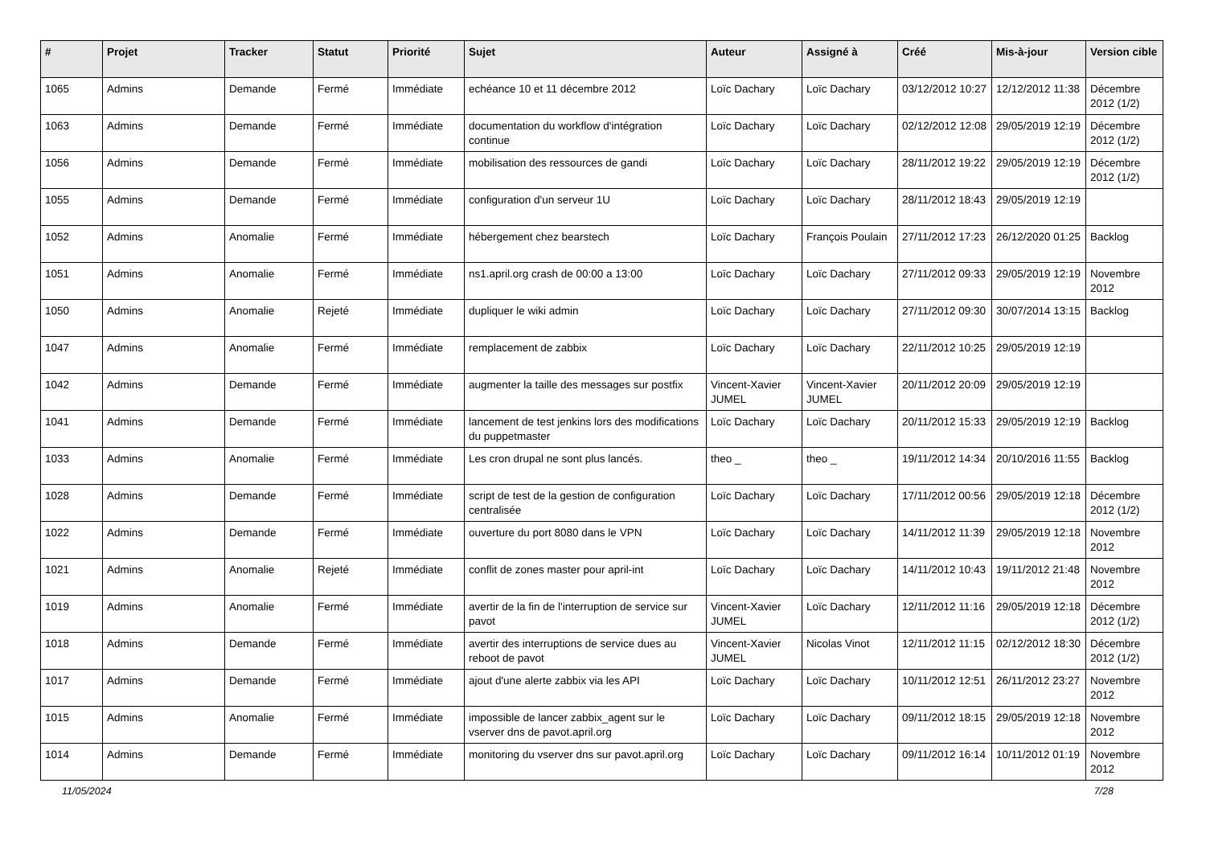| # | Projet | Tracker | Statut | Priorité | Sujet | Auteur | Assigné à | Créé | Mis-à-jour | Version cible |
| --- | --- | --- | --- | --- | --- | --- | --- | --- | --- | --- |
| 1065 | Admins | Demande | Fermé | Immédiate | echéance 10 et 11 décembre 2012 | Loïc Dachary | Loïc Dachary | 03/12/2012 10:27 | 12/12/2012 11:38 | Décembre 2012 (1/2) |
| 1063 | Admins | Demande | Fermé | Immédiate | documentation du workflow d'intégration continue | Loïc Dachary | Loïc Dachary | 02/12/2012 12:08 | 29/05/2019 12:19 | Décembre 2012 (1/2) |
| 1056 | Admins | Demande | Fermé | Immédiate | mobilisation des ressources de gandi | Loïc Dachary | Loïc Dachary | 28/11/2012 19:22 | 29/05/2019 12:19 | Décembre 2012 (1/2) |
| 1055 | Admins | Demande | Fermé | Immédiate | configuration d'un serveur 1U | Loïc Dachary | Loïc Dachary | 28/11/2012 18:43 | 29/05/2019 12:19 | |
| 1052 | Admins | Anomalie | Fermé | Immédiate | hébergement chez bearstech | Loïc Dachary | François Poulain | 27/11/2012 17:23 | 26/12/2020 01:25 | Backlog |
| 1051 | Admins | Anomalie | Fermé | Immédiate | ns1.april.org crash de 00:00 a 13:00 | Loïc Dachary | Loïc Dachary | 27/11/2012 09:33 | 29/05/2019 12:19 | Novembre 2012 |
| 1050 | Admins | Anomalie | Rejeté | Immédiate | dupliquer le wiki admin | Loïc Dachary | Loïc Dachary | 27/11/2012 09:30 | 30/07/2014 13:15 | Backlog |
| 1047 | Admins | Anomalie | Fermé | Immédiate | remplacement de zabbix | Loïc Dachary | Loïc Dachary | 22/11/2012 10:25 | 29/05/2019 12:19 | |
| 1042 | Admins | Demande | Fermé | Immédiate | augmenter la taille des messages sur postfix | Vincent-Xavier JUMEL | Vincent-Xavier JUMEL | 20/11/2012 20:09 | 29/05/2019 12:19 | |
| 1041 | Admins | Demande | Fermé | Immédiate | lancement de test jenkins lors des modifications du puppetmaster | Loïc Dachary | Loïc Dachary | 20/11/2012 15:33 | 29/05/2019 12:19 | Backlog |
| 1033 | Admins | Anomalie | Fermé | Immédiate | Les cron drupal ne sont plus lancés. | theo _ | theo _ | 19/11/2012 14:34 | 20/10/2016 11:55 | Backlog |
| 1028 | Admins | Demande | Fermé | Immédiate | script de test de la gestion de configuration centralisée | Loïc Dachary | Loïc Dachary | 17/11/2012 00:56 | 29/05/2019 12:18 | Décembre 2012 (1/2) |
| 1022 | Admins | Demande | Fermé | Immédiate | ouverture du port 8080 dans le VPN | Loïc Dachary | Loïc Dachary | 14/11/2012 11:39 | 29/05/2019 12:18 | Novembre 2012 |
| 1021 | Admins | Anomalie | Rejeté | Immédiate | conflit de zones master pour april-int | Loïc Dachary | Loïc Dachary | 14/11/2012 10:43 | 19/11/2012 21:48 | Novembre 2012 |
| 1019 | Admins | Anomalie | Fermé | Immédiate | avertir de la fin de l'interruption de service sur pavot | Vincent-Xavier JUMEL | Loïc Dachary | 12/11/2012 11:16 | 29/05/2019 12:18 | Décembre 2012 (1/2) |
| 1018 | Admins | Demande | Fermé | Immédiate | avertir des interruptions de service dues au reboot de pavot | Vincent-Xavier JUMEL | Nicolas Vinot | 12/11/2012 11:15 | 02/12/2012 18:30 | Décembre 2012 (1/2) |
| 1017 | Admins | Demande | Fermé | Immédiate | ajout d'une alerte zabbix via les API | Loïc Dachary | Loïc Dachary | 10/11/2012 12:51 | 26/11/2012 23:27 | Novembre 2012 |
| 1015 | Admins | Anomalie | Fermé | Immédiate | impossible de lancer zabbix_agent sur le vserver dns de pavot.april.org | Loïc Dachary | Loïc Dachary | 09/11/2012 18:15 | 29/05/2019 12:18 | Novembre 2012 |
| 1014 | Admins | Demande | Fermé | Immédiate | monitoring du vserver dns sur pavot.april.org | Loïc Dachary | Loïc Dachary | 09/11/2012 16:14 | 10/11/2012 01:19 | Novembre 2012 |
11/05/2024 7/28